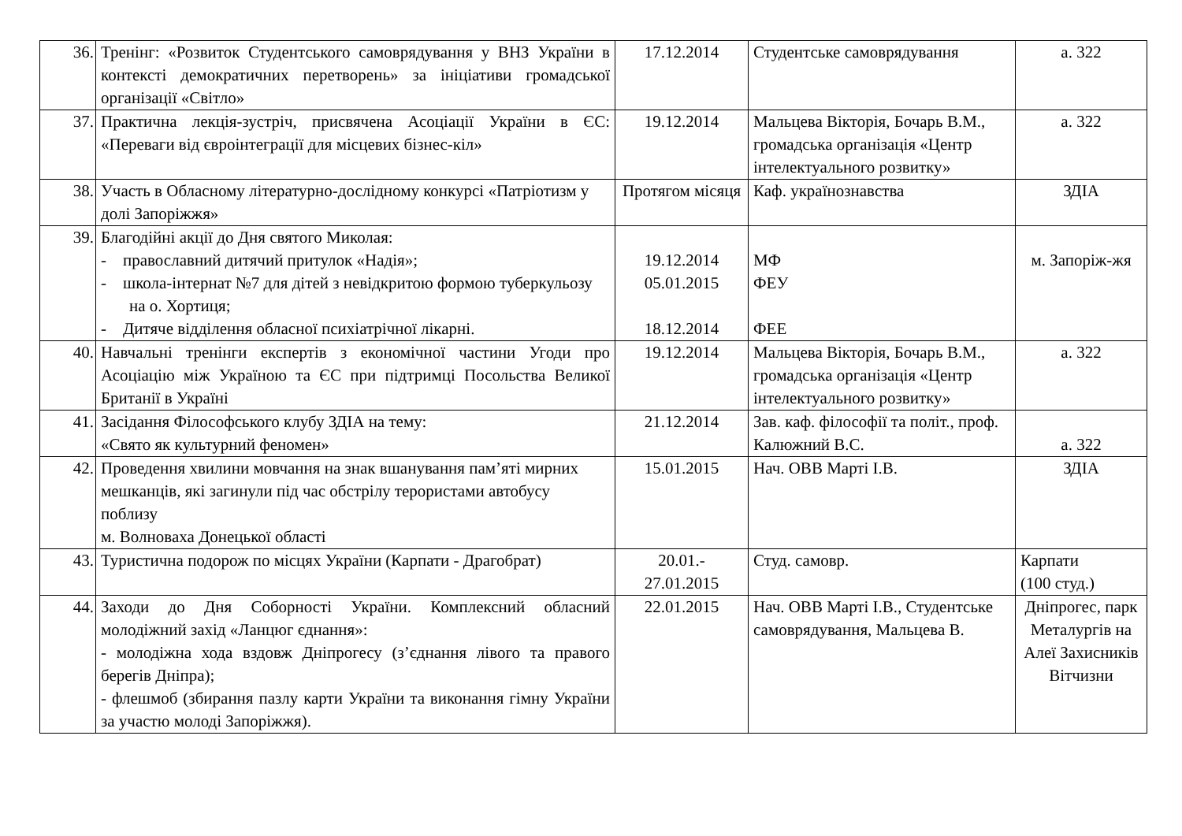| 36. | Тренінг: «Розвиток Студентського самоврядування у ВНЗ України в контексті демократичних перетворень» за ініціативи громадської організації «Світло» | 17.12.2014 | Студентське самоврядування | а. 322 |
| 37. | Практична лекція-зустріч, присвячена Асоціації України в ЄС: «Переваги від євроінтеграції для місцевих бізнес-кіл» | 19.12.2014 | Мальцева Вікторія, Бочарь В.М., громадська організація «Центр інтелектуального розвитку» | а. 322 |
| 38. | Участь в Обласному літературно-дослідному конкурсі «Патріотизм у долі Запоріжжя» | Протягом місяця | Каф. українознавства | ЗДІА |
| 39. | Благодійні акції до Дня святого Миколая: - православний дитячий притулок «Надія»; - школа-інтернат №7 для дітей з невідкритою формою туберкульозу на о. Хортиця; - Дитяче відділення обласної психіатрічної лікарні. | 19.12.2014 05.01.2015 18.12.2014 | МФ ФЕУ ФЕЕ | м. Запоріж-жя |
| 40. | Навчальні тренінги експертів з економічної частини Угоди про Асоціацію між Україною та ЄС при підтримці Посольства Великої Британії в Україні | 19.12.2014 | Мальцева Вікторія, Бочарь В.М., громадська організація «Центр інтелектуального розвитку» | а. 322 |
| 41. | Засідання Філософського клубу ЗДІА на тему: «Свято як культурний феномен» | 21.12.2014 | Зав. каф. філософії та політ., проф. Калюжний В.С. | а. 322 |
| 42. | Проведення хвилини мовчання на знак вшанування пам’яті мирних мешканців, які загинули під час обстрілу терористами автобусу поблизу м. Волноваха Донецької області | 15.01.2015 | Нач. ОВВ Марті І.В. | ЗДІА |
| 43. | Туристична подорож по місцях України (Карпати - Драгобрат) | 20.01.- 27.01.2015 | Студ. самовр. | Карпати (100 студ.) |
| 44. | Заходи до Дня Соборності України. Комплексний обласний молодіжний захід «Ланцюг єднання»: - молодіжна хода вздовж Дніпрогесу (з’єднання лівого та правого берегів Дніпра); - флешмоб (збирання пазлу карти України та виконання гімну України за участю молоді Запоріжжя). | 22.01.2015 | Нач. ОВВ Марті І.В., Студентське самоврядування, Мальцева В. | Дніпрогес, парк Металургів на Алеї Захисників Вітчизни |